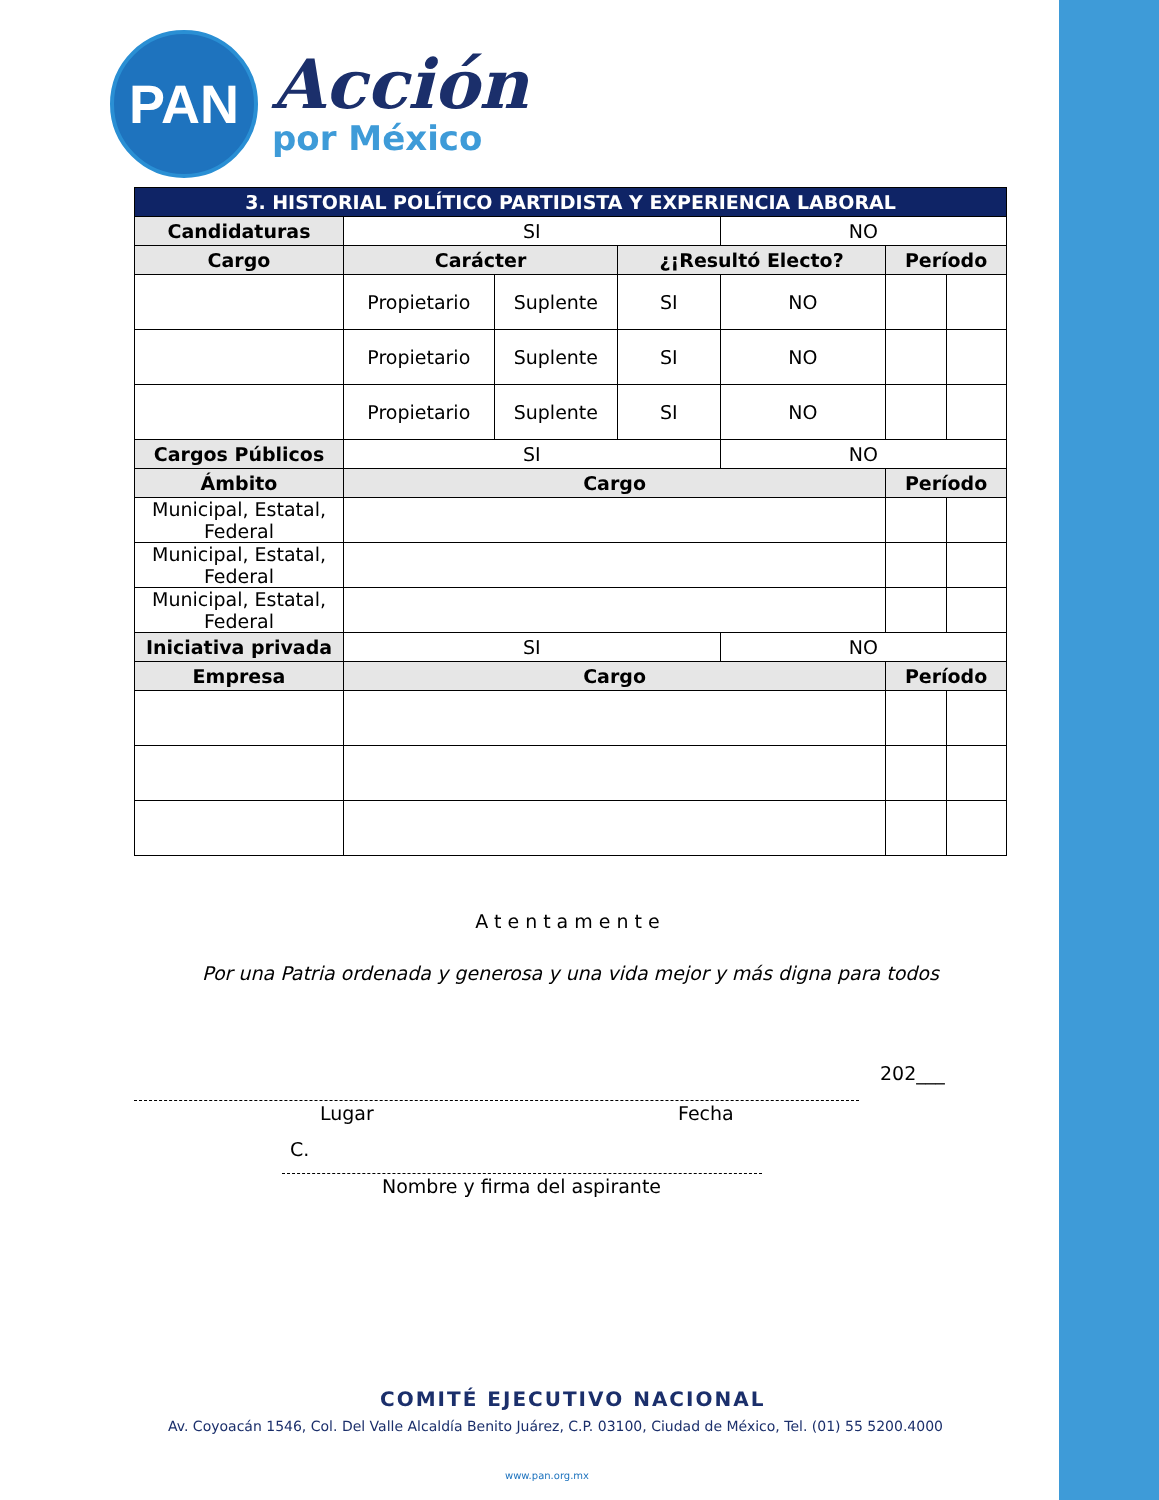PAN
Acción
por México
| 3. HISTORIAL POLÍTICO PARTIDISTA Y EXPERIENCIA LABORAL | | | | | | |
| --- | --- | --- | --- | --- | --- | --- |
| Candidaturas | SI | | | NO | | |
| Cargo | Carácter | | ¿¡Resultó Electo? | | Período | |
| | Propietario | Suplente | SI | NO | | |
| | Propietario | Suplente | SI | NO | | |
| | Propietario | Suplente | SI | NO | | |
| Cargos Públicos | SI | | | NO | | |
| Ámbito | Cargo | | | | Período | |
| Municipal, Estatal, Federal | | | | | | |
| Municipal, Estatal, Federal | | | | | | |
| Municipal, Estatal, Federal | | | | | | |
| Iniciativa privada | SI | | | NO | | |
| Empresa | Cargo | | | | Período | |
Atentamente
Por una Patria ordenada y generosa y una vida mejor y más digna para todos
202___
Lugar Fecha
C.
Nombre y firma del aspirante
COMITÉ EJECUTIVO NACIONAL
Av. Coyoacán 1546, Col. Del Valle Alcaldía Benito Juárez, C.P. 03100, Ciudad de México, Tel. (01) 55 5200.4000
www.pan.org.mx